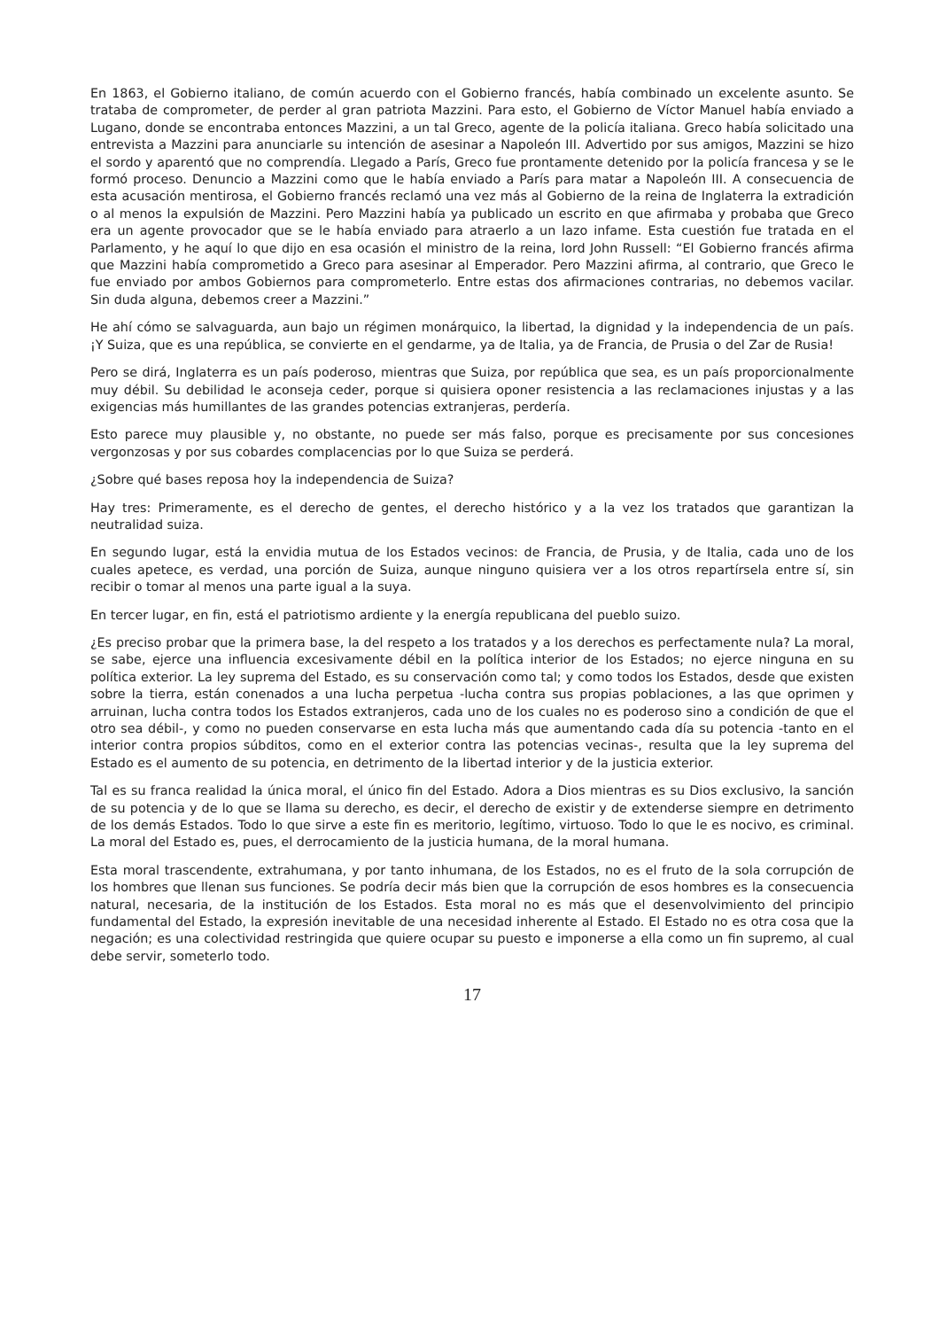En 1863, el Gobierno italiano, de común acuerdo con el Gobierno francés, había combinado un excelente asunto. Se trataba de comprometer, de perder al gran patriota Mazzini. Para esto, el Gobierno de Víctor Manuel había enviado a Lugano, donde se encontraba entonces Mazzini, a un tal Greco, agente de la policía italiana. Greco había solicitado una entrevista a Mazzini para anunciarle su intención de asesinar a Napoleón III. Advertido por sus amigos, Mazzini se hizo el sordo y aparentó que no comprendía. Llegado a París, Greco fue prontamente detenido por la policía francesa y se le formó proceso. Denuncio a Mazzini como que le había enviado a París para matar a Napoleón III. A consecuencia de esta acusación mentirosa, el Gobierno francés reclamó una vez más al Gobierno de la reina de Inglaterra la extradición o al menos la expulsión de Mazzini. Pero Mazzini había ya publicado un escrito en que afirmaba y probaba que Greco era un agente provocador que se le había enviado para atraerlo a un lazo infame. Esta cuestión fue tratada en el Parlamento, y he aquí lo que dijo en esa ocasión el ministro de la reina, lord John Russell: “El Gobierno francés afirma que Mazzini había comprometido a Greco para asesinar al Emperador. Pero Mazzini afirma, al contrario, que Greco le fue enviado por ambos Gobiernos para comprometerlo. Entre estas dos afirmaciones contrarias, no debemos vacilar. Sin duda alguna, debemos creer a Mazzini.”
He ahí cómo se salvaguarda, aun bajo un régimen monárquico, la libertad, la dignidad y la independencia de un país. ¡Y Suiza, que es una república, se convierte en el gendarme, ya de Italia, ya de Francia, de Prusia o del Zar de Rusia!
Pero se dirá, Inglaterra es un país poderoso, mientras que Suiza, por república que sea, es un país proporcionalmente muy débil. Su debilidad le aconseja ceder, porque si quisiera oponer resistencia a las reclamaciones injustas y a las exigencias más humillantes de las grandes potencias extranjeras, perdería.
Esto parece muy plausible y, no obstante, no puede ser más falso, porque es precisamente por sus concesiones vergonzosas y por sus cobardes complacencias por lo que Suiza se perderá.
¿Sobre qué bases reposa hoy la independencia de Suiza?
Hay tres: Primeramente, es el derecho de gentes, el derecho histórico y a la vez los tratados que garantizan la neutralidad suiza.
En segundo lugar, está la envidia mutua de los Estados vecinos: de Francia, de Prusia, y de Italia, cada uno de los cuales apetece, es verdad, una porción de Suiza, aunque ninguno quisiera ver a los otros repartírsela entre sí, sin recibir o tomar al menos una parte igual a la suya.
En tercer lugar, en fin, está el patriotismo ardiente y la energía republicana del pueblo suizo.
¿Es preciso probar que la primera base, la del respeto a los tratados y a los derechos es perfectamente nula? La moral, se sabe, ejerce una influencia excesivamente débil en la política interior de los Estados; no ejerce ninguna en su política exterior. La ley suprema del Estado, es su conservación como tal; y como todos los Estados, desde que existen sobre la tierra, están conenados a una lucha perpetua -lucha contra sus propias poblaciones, a las que oprimen y arruinan, lucha contra todos los Estados extranjeros, cada uno de los cuales no es poderoso sino a condición de que el otro sea débil-, y como no pueden conservarse en esta lucha más que aumentando cada día su potencia -tanto en el interior contra propios súbditos, como en el exterior contra las potencias vecinas-, resulta que la ley suprema del Estado es el aumento de su potencia, en detrimento de la libertad interior y de la justicia exterior.
Tal es su franca realidad la única moral, el único fin del Estado. Adora a Dios mientras es su Dios exclusivo, la sanción de su potencia y de lo que se llama su derecho, es decir, el derecho de existir y de extenderse siempre en detrimento de los demás Estados. Todo lo que sirve a este fin es meritorio, legítimo, virtuoso. Todo lo que le es nocivo, es criminal. La moral del Estado es, pues, el derrocamiento de la justicia humana, de la moral humana.
Esta moral trascendente, extrahumana, y por tanto inhumana, de los Estados, no es el fruto de la sola corrupción de los hombres que llenan sus funciones. Se podría decir más bien que la corrupción de esos hombres es la consecuencia natural, necesaria, de la institución de los Estados. Esta moral no es más que el desenvolvimiento del principio fundamental del Estado, la expresión inevitable de una necesidad inherente al Estado. El Estado no es otra cosa que la negación; es una colectividad restringida que quiere ocupar su puesto e imponerse a ella como un fin supremo, al cual debe servir, someterlo todo.
17